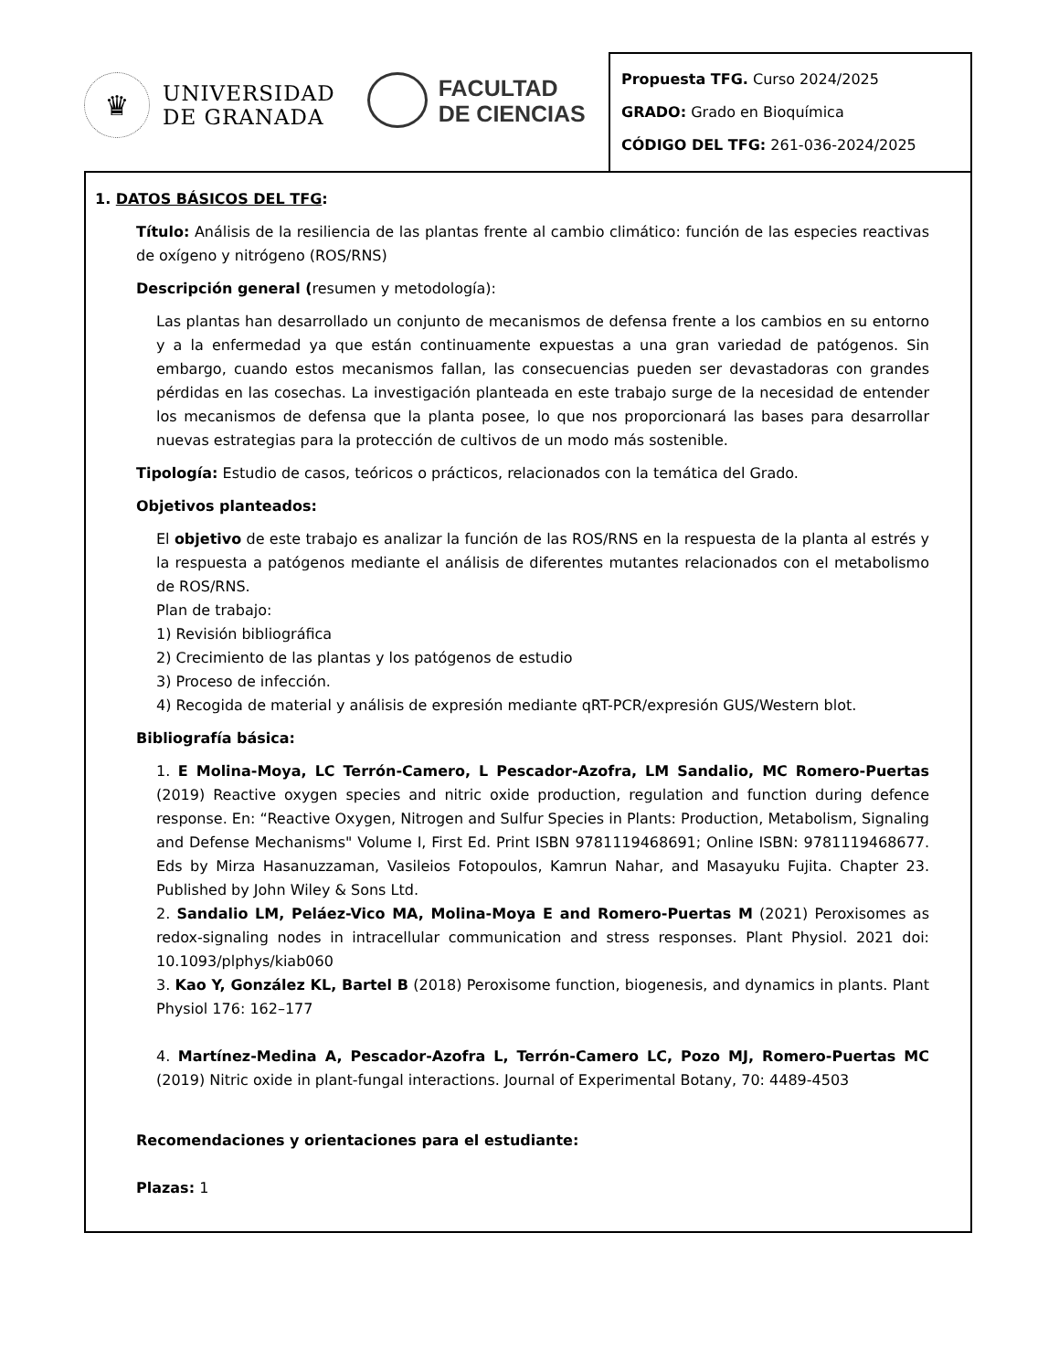♛
UNIVERSIDAD
DE GRANADA
FACULTAD
DE CIENCIAS
Propuesta TFG. Curso 2024/2025
GRADO: Grado en Bioquímica
CÓDIGO DEL TFG: 261-036-2024/2025
1. DATOS BÁSICOS DEL TFG:
Título: Análisis de la resiliencia de las plantas frente al cambio climático: función de las especies reactivas de oxígeno y nitrógeno (ROS/RNS)
Descripción general (resumen y metodología):
Las plantas han desarrollado un conjunto de mecanismos de defensa frente a los cambios en su entorno y a la enfermedad ya que están continuamente expuestas a una gran variedad de patógenos. Sin embargo, cuando estos mecanismos fallan, las consecuencias pueden ser devastadoras con grandes pérdidas en las cosechas. La investigación planteada en este trabajo surge de la necesidad de entender los mecanismos de defensa que la planta posee, lo que nos proporcionará las bases para desarrollar nuevas estrategias para la protección de cultivos de un modo más sostenible.
Tipología: Estudio de casos, teóricos o prácticos, relacionados con la temática del Grado.
Objetivos planteados:
El objetivo de este trabajo es analizar la función de las ROS/RNS en la respuesta de la planta al estrés y la respuesta a patógenos mediante el análisis de diferentes mutantes relacionados con el metabolismo de ROS/RNS.
Plan de trabajo:
1) Revisión bibliográfica
2) Crecimiento de las plantas y los patógenos de estudio
3) Proceso de infección.
4) Recogida de material y análisis de expresión mediante qRT-PCR/expresión GUS/Western blot.
Bibliografía básica:
1. E Molina-Moya, LC Terrón-Camero, L Pescador-Azofra, LM Sandalio, MC Romero-Puertas (2019) Reactive oxygen species and nitric oxide production, regulation and function during defence response. En: “Reactive Oxygen, Nitrogen and Sulfur Species in Plants: Production, Metabolism, Signaling and Defense Mechanisms" Volume I, First Ed. Print ISBN 9781119468691; Online ISBN: 9781119468677. Eds by Mirza Hasanuzzaman, Vasileios Fotopoulos, Kamrun Nahar, and Masayuku Fujita. Chapter 23. Published by John Wiley & Sons Ltd.
2. Sandalio LM, Peláez-Vico MA, Molina-Moya E and Romero-Puertas M (2021) Peroxisomes as redox-signaling nodes in intracellular communication and stress responses. Plant Physiol. 2021 doi: 10.1093/plphys/kiab060
3. Kao Y, González KL, Bartel B (2018) Peroxisome function, biogenesis, and dynamics in plants. Plant Physiol 176: 162–177
4. Martínez-Medina A, Pescador-Azofra L, Terrón-Camero LC, Pozo MJ, Romero-Puertas MC (2019) Nitric oxide in plant-fungal interactions. Journal of Experimental Botany, 70: 4489-4503
Recomendaciones y orientaciones para el estudiante:
Plazas: 1